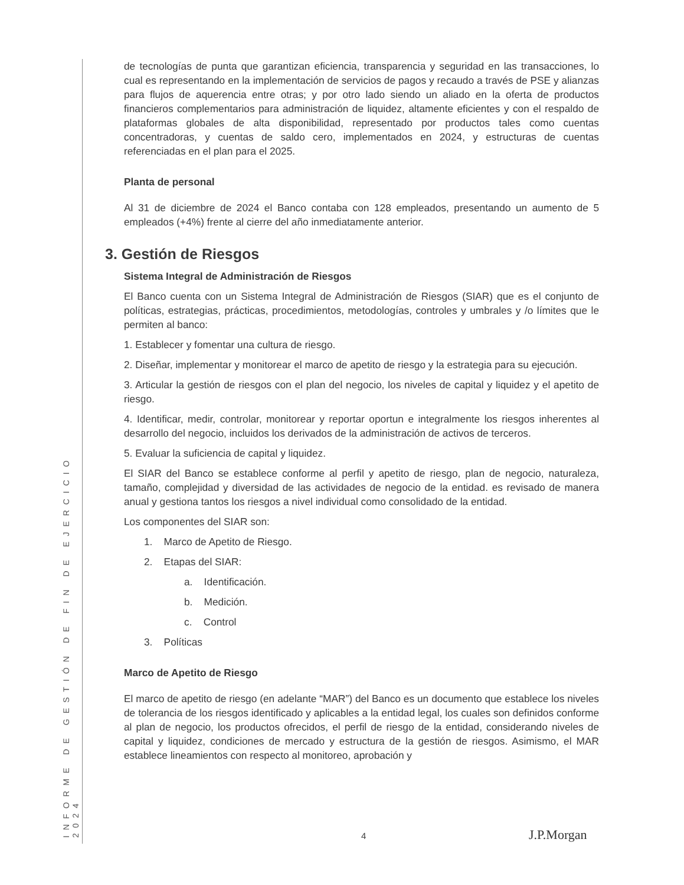INFORME DE GESTIÓN DE FIN DE EJERCICIO 2024
de tecnologías de punta que garantizan eficiencia, transparencia y seguridad en las transacciones, lo cual es representando en la implementación de servicios de pagos y recaudo a través de PSE y alianzas para flujos de aquerencia entre otras; y por otro lado siendo un aliado en la oferta de productos financieros complementarios para administración de liquidez, altamente eficientes y con el respaldo de plataformas globales de alta disponibilidad, representado por productos tales como cuentas concentradoras, y cuentas de saldo cero, implementados en 2024, y estructuras de cuentas referenciadas en el plan para el 2025.
Planta de personal
Al 31 de diciembre de 2024 el Banco contaba con 128 empleados, presentando un aumento de 5 empleados (+4%) frente al cierre del año inmediatamente anterior.
3. Gestión de Riesgos
Sistema Integral de Administración de Riesgos
El Banco cuenta con un Sistema Integral de Administración de Riesgos (SIAR) que es el conjunto de políticas, estrategias, prácticas, procedimientos, metodologías, controles y umbrales y /o límites que le permiten al banco:
1. Establecer y fomentar una cultura de riesgo.
2. Diseñar, implementar y monitorear el marco de apetito de riesgo y la estrategia para su ejecución.
3. Articular la gestión de riesgos con el plan del negocio, los niveles de capital y liquidez y el apetito de riesgo.
4. Identificar, medir, controlar, monitorear y reportar oportun e integralmente los riesgos inherentes al desarrollo del negocio, incluidos los derivados de la administración de activos de terceros.
5. Evaluar la suficiencia de capital y liquidez.
El SIAR del Banco se establece conforme al perfil y apetito de riesgo, plan de negocio, naturaleza, tamaño, complejidad y diversidad de las actividades de negocio de la entidad. es revisado de manera anual y gestiona tantos los riesgos a nivel individual como consolidado de la entidad.
Los componentes del SIAR son:
1. Marco de Apetito de Riesgo.
2. Etapas del SIAR:
a. Identificación.
b. Medición.
c. Control
3. Políticas
Marco de Apetito de Riesgo
El marco de apetito de riesgo (en adelante “MAR”) del Banco es un documento que establece los niveles de tolerancia de los riesgos identificado y aplicables a la entidad legal, los cuales son definidos conforme al plan de negocio, los productos ofrecidos, el perfil de riesgo de la entidad, considerando niveles de capital y liquidez, condiciones de mercado y estructura de la gestión de riesgos. Asimismo, el MAR establece lineamientos con respecto al monitoreo, aprobación y
4 J.P.Morgan